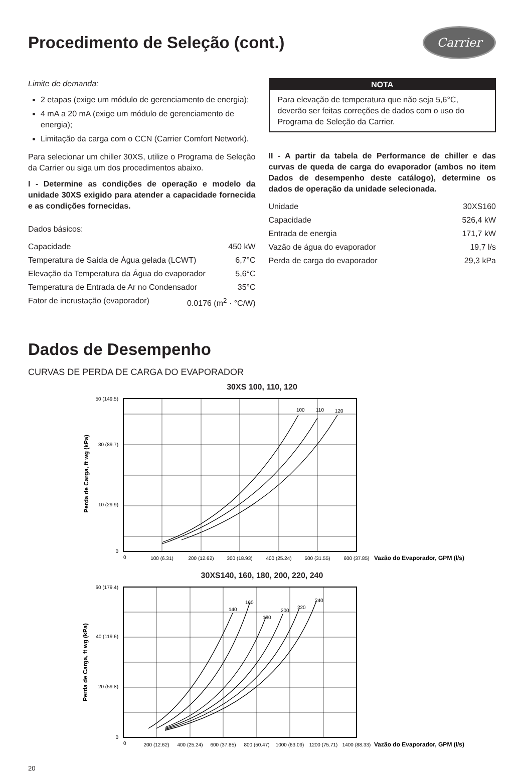Procedimento de Seleção (cont.)
Carrier
Limite de demanda:
2 etapas (exige um módulo de gerenciamento de energia);
4 mA a 20 mA (exige um módulo de gerenciamento de energia);
Limitação da carga com o CCN (Carrier Comfort Network).
Para selecionar um chiller 30XS, utilize o Programa de Seleção da Carrier ou siga um dos procedimentos abaixo.
I - Determine as condições de operação e modelo da unidade 30XS exigido para atender a capacidade fornecida e as condições fornecidas.
Dados básicos:
Capacidade 450 kW
Temperatura de Saída de Água gelada (LCWT) 6,7°C
Elevação da Temperatura da Água do evaporador 5,6°C
Temperatura de Entrada de Ar no Condensador 35°C
Fator de incrustação (evaporador) 0.0176 (m<sup>2</sup> · °C/W)
NOTA
Para elevação de temperatura que não seja 5,6°C, deverão ser feitas correções de dados com o uso do Programa de Seleção da Carrier.
II - A partir da tabela de Performance de chiller e das curvas de queda de carga do evaporador (ambos no item Dados de desempenho deste catálogo), determine os dados de operação da unidade selecionada.
Unidade 30XS160
Capacidade 526,4 kW
Entrada de energia 171,7 kW
Vazão de água do evaporador 19,7 l/s
Perda de carga do evaporador 29,3 kPa
Dados de Desempenho
CURVAS DE PERDA DE CARGA DO EVAPORADOR
30XS 100, 110, 120
Perda de Carga, ft wg (kPa)
100
110
120
50 (149.5)
30 (89.7)
10 (29.9)
0
0
100 (6.31)
200 (12.62)
300 (18.93)
400 (25.24)
500 (31.55)
600 (37.85)
Vazão do Evaporador, GPM (l/s)
30XS140, 160, 180, 200, 220, 240
Perda de Carga, ft wg (kPa)
140
160
180
200
220
240
60 (179.4)
40 (119.6)
20 (59.8)
0
0
200 (12.62)
400 (25.24)
600 (37.85)
800 (50.47)
1000 (63.09)
1200 (75.71)
1400 (88.33)
Vazão do Evaporador, GPM (l/s)
20